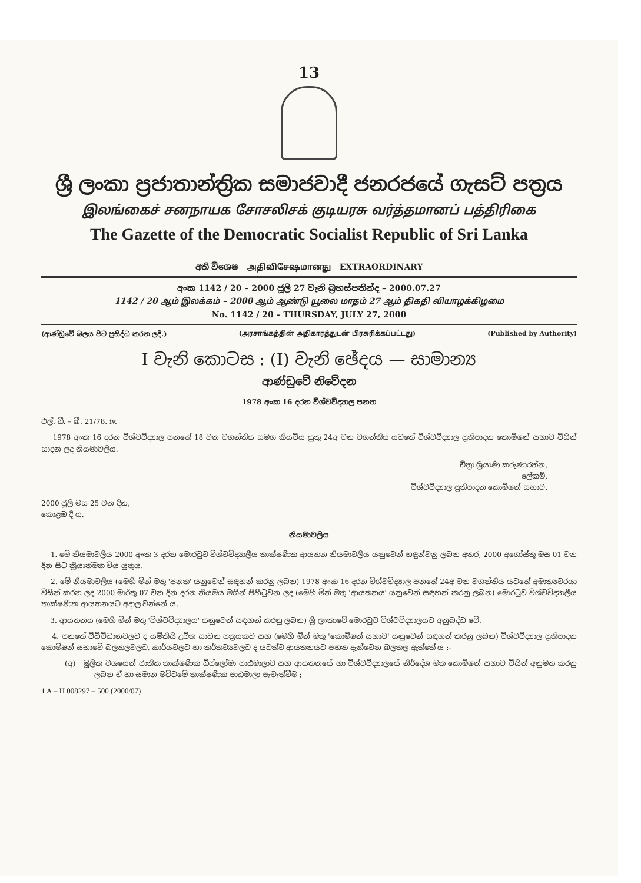13
ශ්‍රී ලංකා ප්‍රජාතාන්ත්‍රික සමාජවාදී ජනරජයේ ගැසට් පත්‍රය
இலங்கைச் சனநாயக சோசலிசக் குடியரசு வர்த்தமானப் பத்திரிகை
The Gazette of the Democratic Socialist Republic of Sri Lanka
අති විශෙෂ அதிவிசேஷமானது EXTRAORDINARY
අංක 1142 / 20 – 2000 ජූලි 27 වැනි බ්‍රහස්පතින්ද – 2000.07.27
1142 / 20 ஆம் இலக்கம் – 2000 ஆம் ஆண்டு யூலை மாதம் 27 ஆம் திகதி வியாழக்கிழமை
No. 1142 / 20 – THURSDAY, JULY 27, 2000
(ආණ්ඩුවේ බලය පිට ප්‍රසිද්ධ කරන ලදී.) (அரசாங்கத்தின் அதிகாரத்துடன் பிரசுரிக்கப்பட்டது) (Published by Authority)
I වැනි කොටස : (I) වැනි ඡේදය — සාමාන්‍ය
ආණ්ඩුවේ නිවේදන
1978 අංක 16 දරන විශ්වවිද්‍යාල පනත
එල්. ඩී. – බී. 21/78. iv.
1978 අංක 16 දරන විශ්වවිද්‍යාල පනතේ 18 වන වගන්තිය සමග කියවිය යුතු 24අ වන වගන්තිය යටතේ විශ්වවිද්‍යාල ප්‍රතිපාදන කොමිෂන් සභාව විසින් සාදන ලද නියමාවලිය.
චිත්‍රා ශ්‍රියාණි කරුණාරත්න,
ලේකම්,
විශ්වවිද්‍යාල ප්‍රතිපාදන කොමිෂන් සභාව.
2000 ජූලි මස 25 වන දින,
කොළඹ දී ය.
නියමාවලිය
1. මේ නියමාවලිය 2000 අංක 3 දරන මොරටුව විශ්වවිද්‍යාලීය තාක්ෂණික ආයතන නියමාවලිය යනුවෙන් හඳුන්වනු ලබන අතර, 2000 අගෝස්තු මස 01 වන දින සිට ක්‍රියාත්මක විය යුතුය.
2. මේ නියමාවලිය (මෙහි මින් මතු 'පනත' යනුවෙන් සඳහන් කරනු ලබන) 1978 අංක 16 දරන විශ්වවිද්‍යාල පනතේ 24අ වන වගන්තිය යටතේ අමාත්‍යවරයා විසින් කරන ලද 2000 මාර්තු 07 වන දින දරන නියමය මගින් පිහිටුවන ලද (මෙහි මින් මතු 'ආයතනය' යනුවෙන් සඳහන් කරනු ලබන) මොරටුව විශ්වවිද්‍යාලීය තාක්ෂණික ආයතනයට අදාල වන්නේ ය.
3. ආයතනය (මෙහි මින් මතු 'විශ්වවිද්‍යාලය' යනුවෙන් සඳහන් කරනු ලබන) ශ්‍රී ලංකාවේ මොරටුව විශ්වවිද්‍යාලයට අනුබද්ධ වේ.
4. පනතේ විධිවිධානවලට ද යම්කිසි උචිත සාධන පත්‍රයකට සහ (මෙහි මින් මතු 'කොමිෂන් සභාව' යනුවෙන් සඳහන් කරනු ලබන) විශ්වවිද්‍යාල ප්‍රතිපාදන කොමිෂන් සභාවේ බලතලවලට, කාර්යවලට හා කර්තව්‍යවලට ද යටත්ව ආයතනයට පහත දැක්වෙන බලතල ඇත්තේ ය :-
(අ) මූලික වශයෙන් ජාතික තාක්ෂණික ඩිප්ලෝමා පාඨමාලාව සහ ආයතනයේ හා විශ්වවිද්‍යාලයේ නිර්දේශ මත කොමිෂන් සභාව විසින් අනුමත කරනු ලබන ඒ හා සමාන මට්ටමේ තාක්ෂණික පාඨමාලා පැවැත්වීම ;
1 A – H 008297 – 500 (2000/07)